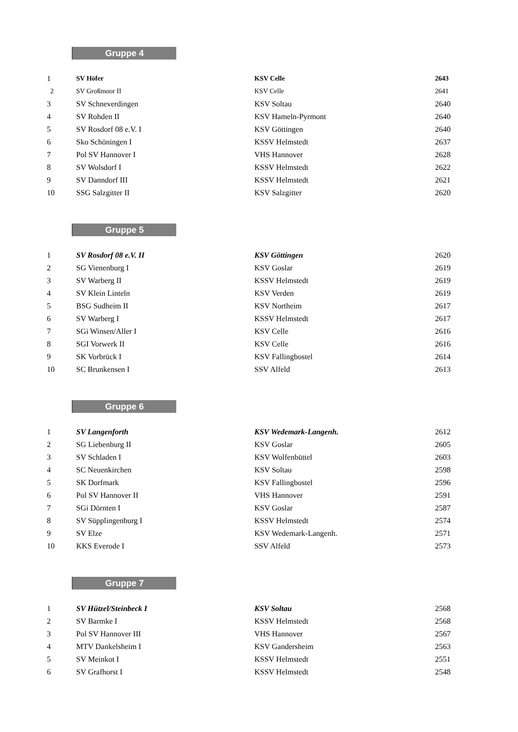Gruppe 4
| 1 | SV Höfer | KSV Celle | 2643 |
| 2 | SV Großmoor II | KSV Celle | 2641 |
| 3 | SV Schneverdingen | KSV Soltau | 2640 |
| 4 | SV Rohden II | KSV Hameln-Pyrmont | 2640 |
| 5 | SV Rosdorf 08 e.V. I | KSV Göttingen | 2640 |
| 6 | Sko Schöningen I | KSSV Helmstedt | 2637 |
| 7 | Pol SV Hannover I | VHS Hannover | 2628 |
| 8 | SV Wolsdorf I | KSSV Helmstedt | 2622 |
| 9 | SV Danndorf III | KSSV Helmstedt | 2621 |
| 10 | SSG Salzgitter II | KSV Salzgitter | 2620 |
Gruppe 5
| 1 | SV Rosdorf 08 e.V. II | KSV Göttingen | 2620 |
| 2 | SG Vienenburg I | KSV Goslar | 2619 |
| 3 | SV Warberg II | KSSV Helmstedt | 2619 |
| 4 | SV Klein Linteln | KSV Verden | 2619 |
| 5 | BSG Sudheim II | KSV Northeim | 2617 |
| 6 | SV Warberg I | KSSV Helmstedt | 2617 |
| 7 | SGi Winsen/Aller I | KSV Celle | 2616 |
| 8 | SGI Vorwerk II | KSV Celle | 2616 |
| 9 | SK Vorbrück I | KSV Fallingbostel | 2614 |
| 10 | SC Brunkensen I | SSV Alfeld | 2613 |
Gruppe 6
| 1 | SV Langenforth | KSV Wedemark-Langenh. | 2612 |
| 2 | SG Liebenburg II | KSV Goslar | 2605 |
| 3 | SV Schladen I | KSV Wolfenbüttel | 2603 |
| 4 | SC Neuenkirchen | KSV Soltau | 2598 |
| 5 | SK Dorfmark | KSV Fallingbostel | 2596 |
| 6 | Pol SV Hannover II | VHS Hannover | 2591 |
| 7 | SGi Dörnten I | KSV Goslar | 2587 |
| 8 | SV Süpplingenburg I | KSSV Helmstedt | 2574 |
| 9 | SV Elze | KSV Wedemark-Langenh. | 2571 |
| 10 | KKS Everode I | SSV Alfeld | 2573 |
Gruppe 7
| 1 | SV Hützel/Steinbeck I | KSV Soltau | 2568 |
| 2 | SV Barmke I | KSSV Helmstedt | 2568 |
| 3 | Pol SV Hannover III | VHS Hannover | 2567 |
| 4 | MTV Dankelsheim I | KSV Gandersheim | 2563 |
| 5 | SV Meinkot I | KSSV Helmstedt | 2551 |
| 6 | SV Grafhorst I | KSSV Helmstedt | 2548 |